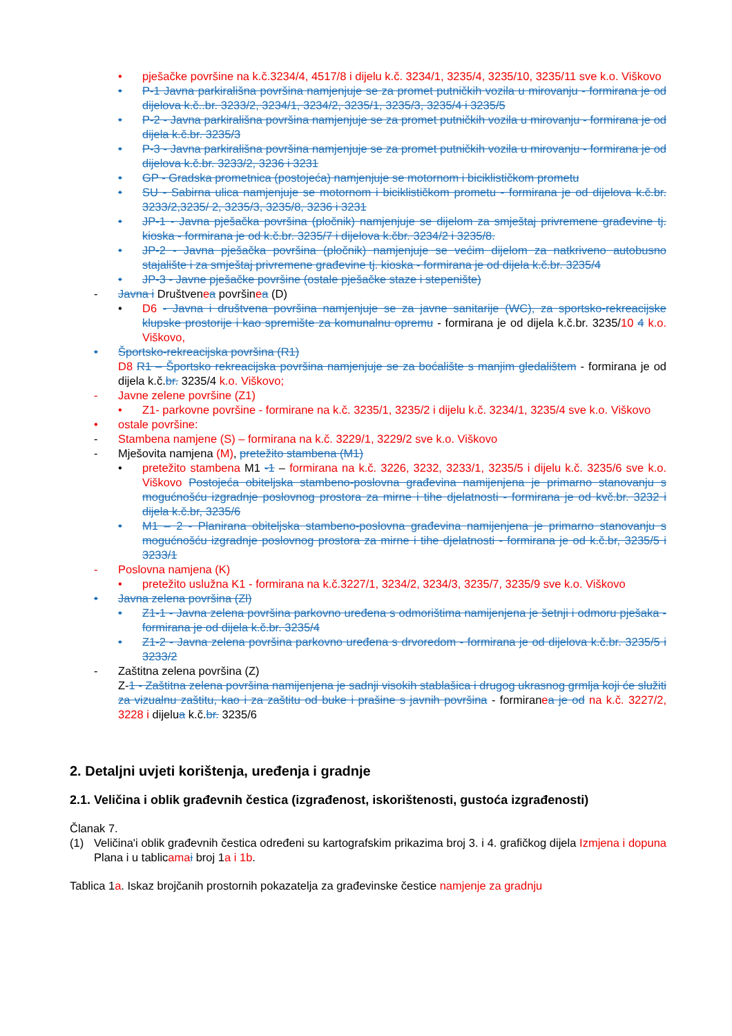• pješačke površine na k.č.3234/4, 4517/8 i dijelu k.č. 3234/1, 3235/4, 3235/10, 3235/11 sve k.o. Viškovo
• P-1 Javna parkirališna površina namjenjuje se za promet putničkih vozila u mirovanju - formirana je od dijelova k.č..br. 3233/2, 3234/1, 3234/2, 3235/1, 3235/3, 3235/4 i 3235/5
• P-2 - Javna parkirališna površina namjenjuje se za promet putničkih vozila u mirovanju - formirana je od dijela k.č.br. 3235/3
• P-3 - Javna parkirališna površina namjenjuje se za promet putničkih vozila u mirovanju - formirana je od dijelova k.č.br. 3233/2, 3236 i 3231
• GP - Gradska prometnica (postojeća) namjenjuje se motornom i biciklističkom prometu
• SU - Sabirna ulica namjenjuje se motornom i biciklističkom prometu - formirana je od dijelova k.č.br. 3233/2,3235/ 2, 3235/3, 3235/8, 3236 i 3231
• JP-1 - Javna pješačka površina (pločnik) namjenjuje se dijelom za smještaj privremene građevine tj. kioska - formirana je od k.č.br. 3235/7 i dijelova k.čbr. 3234/2 i 3235/8.
• JP-2 - Javna pješačka površina (pločnik) namjenjuje se većim dijelom za natkriveno autobusno stajalište i za smještaj privremene građevine tj. kioska - formirana je od dijela k.č.br. 3235/4
• JP-3 - Javne pješačke površine (ostale pješačke staze i stepenište)
- Javna i Društvenea površinea (D)
• D6 - Javna i društvena površina namjenjuje se za javne sanitarije (WC), za sportsko-rekreacijske klupske prostorije i kao spremište za komunalnu opremu - formirana je od dijela k.č.br. 3235/10 4 k.o. Viškovo,
• Športsko-rekreacijska površina (R1)
D8 R1 – Športsko rekreacijska površina namjenjuje se za boćalište s manjim gledalištem - formirana je od dijela k.č.br. 3235/4 k.o. Viškovo;
- Javne zelene površine (Z1)
• Z1- parkovne površine - formirane na k.č. 3235/1, 3235/2 i dijelu k.č. 3234/1, 3235/4 sve k.o. Viškovo
• ostale površine:
- Stambena namjene (S) – formirana na k.č. 3229/1, 3229/2 sve k.o. Viškovo
- Mješovita namjena (M), pretežito stambena (M1)
• pretežito stambena M1 -1 – formirana na k.č. 3226, 3232, 3233/1, 3235/5 i dijelu k.č. 3235/6 sve k.o. Viškovo Postojeća obiteljska stambeno-poslovna građevina namijenjena je primarno stanovanju s mogućnošću izgradnje poslovnog prostora za mirne i tihe djelatnosti - formirana je od kvč.br. 3232 i dijela k.č.br, 3235/6
• M1 – 2 - Planirana obiteljska stambeno-poslovna građevina namijenjena je primarno stanovanju s mogućnošću izgradnje poslovnog prostora za mirne i tihe djelatnosti - formirana je od k.č.br, 3235/5 i 3233/1
- Poslovna namjena (K)
• pretežito uslužna K1 - formirana na k.č.3227/1, 3234/2, 3234/3, 3235/7, 3235/9 sve k.o. Viškovo
• Javna zelena površina (Zl)
• Z1-1 - Javna zelena površina parkovno uređena s odmorištima namijenjena je šetnji i odmoru pješaka - formirana je od dijela k.č.br. 3235/4
• Z1-2 - Javna zelena površina parkovno uređena s drvoredom - formirana je od dijelova k.č.br. 3235/5 i 3233/2
- Zaštitna zelena površina (Z)
Z-1 - Zaštitna zelena površina namijenjena je sadnji visokih stablašica i drugog ukrasnog grmlja koji će služiti za vizualnu zaštitu, kao i za zaštitu od buke i prašine s javnih površina - formiranea je od na k.č. 3227/2, 3228 i dijelua k.č.br. 3235/6
2. Detaljni uvjeti korištenja, uređenja i gradnje
2.1. Veličina i oblik građevnih čestica (izgrađenost, iskorištenosti, gustoća izgrađenosti)
Članak 7.
(1) Veličina'i oblik građevnih čestica određeni su kartografskim prikazima broj 3. i 4. grafičkog dijela Izmjena i dopuna Plana i u tablicama i broj 1a i 1b.
Tablica 1a. Iskaz brojčanih prostornih pokazatelja za građevinske čestice namjenje za gradnju